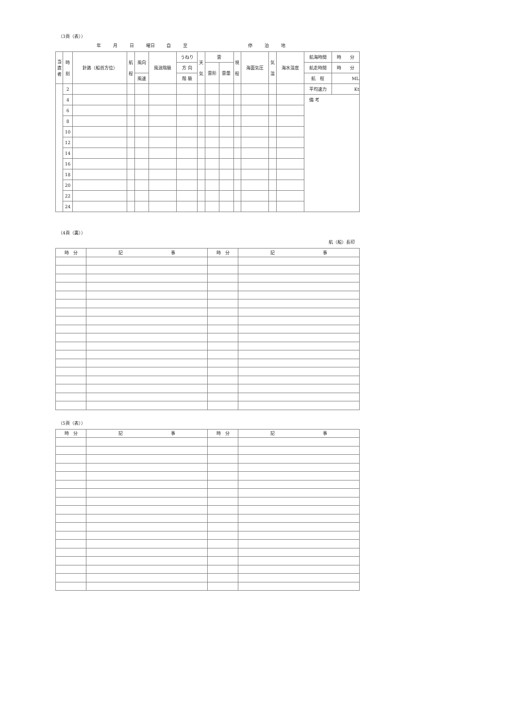（3頁（表））
年 月 日 曜日 自 至 停 泊 地
| 当 直 者 | 時 刻 | 針路（船首方位） | 航 程 | 風向 | 風浪階級 | うねり | 天 気 | 雲 | | 視 程 | 海面気圧 | 気 温 | 海水温度 | 航海時間 | 時 分 |
| | | | | | | 方 向 | | 雲形 | 雲量 | | | | | 航走時間 | 時 分 |
| | | | | 風速 | | 階 級 | | | | | | | | 航 程 | ML |
| | 2 | | | | | | | | | | | | | 平均速力 | Kt |
| | 4 | | | | | | | | | | | | | 備 考 | |
| | 6 | | | | | | | | | | | | | | |
| | 8 | | | | | | | | | | | | | | |
| | 10 | | | | | | | | | | | | | | |
| | 12 | | | | | | | | | | | | | | |
| | 14 | | | | | | | | | | | | | | |
| | 16 | | | | | | | | | | | | | | |
| | 18 | | | | | | | | | | | | | | |
| | 20 | | | | | | | | | | | | | | |
| | 22 | | | | | | | | | | | | | | |
| | 24 | | | | | | | | | | | | | | |
（4頁（裏））
航（船）長印
| 時 分 | 記 事 | 時 分 | 記 事 |
| --- | --- | --- | --- |
（5頁（表））
| 時 分 | 記 事 | 時 分 | 記 事 |
| --- | --- | --- | --- |